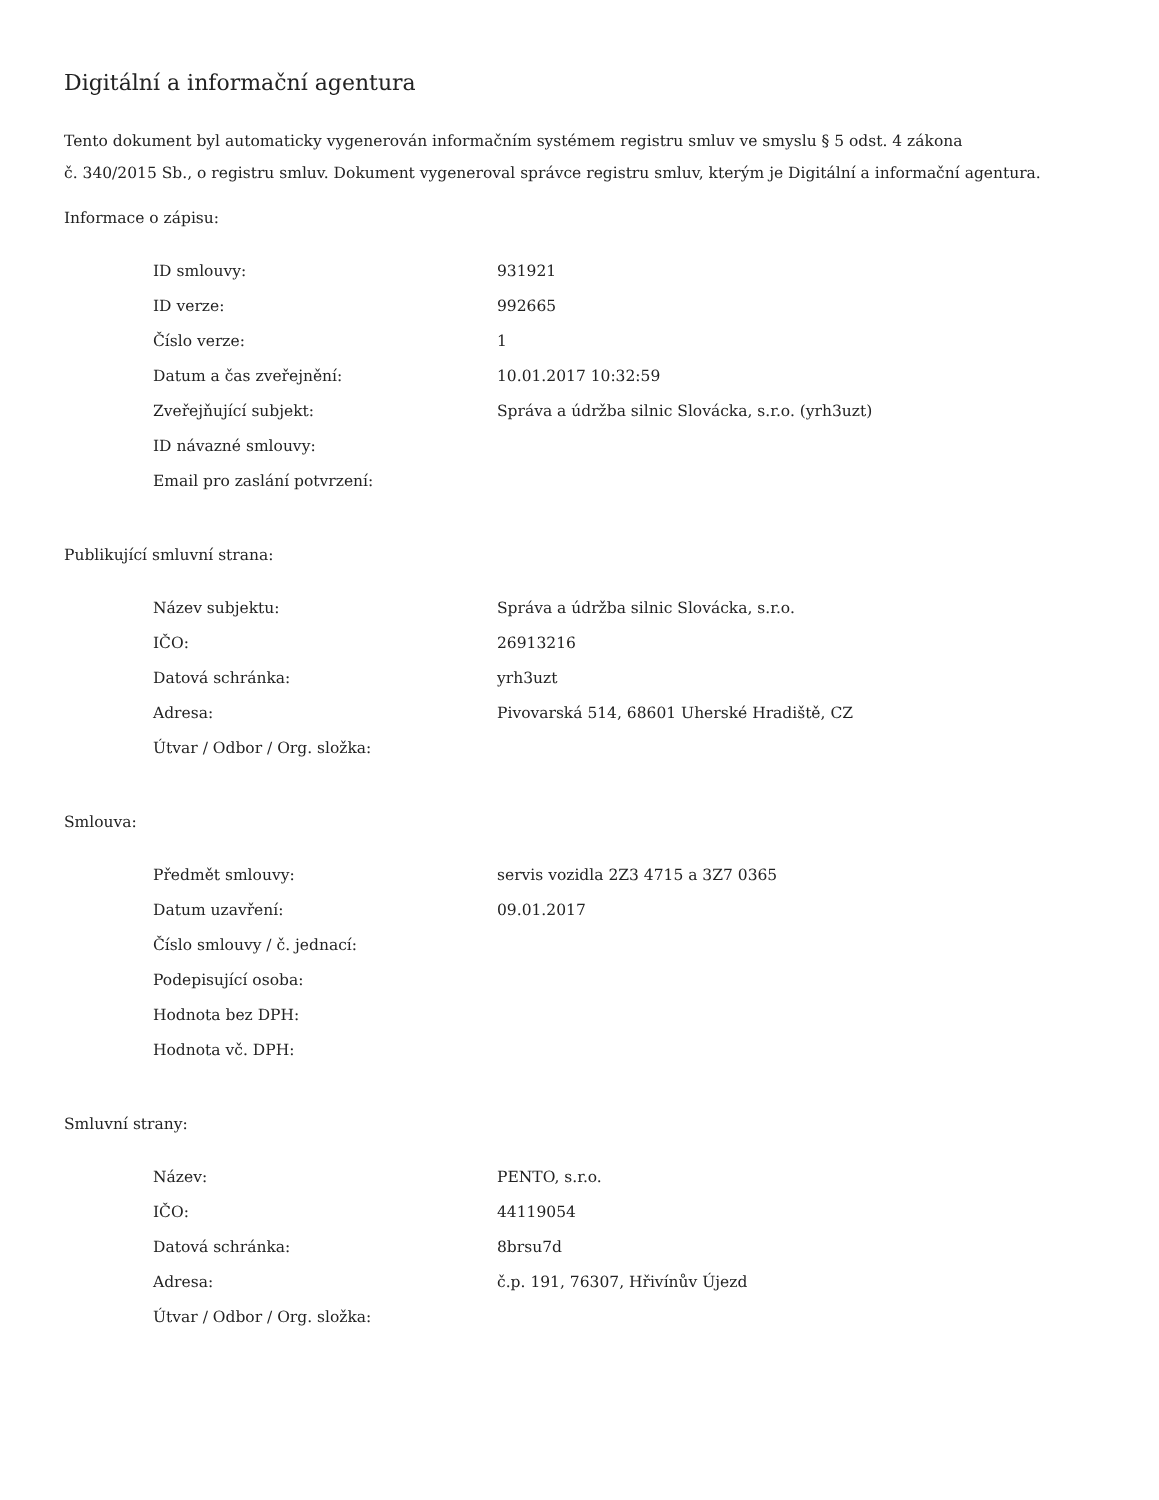Digitální a informační agentura
Tento dokument byl automaticky vygenerován informačním systémem registru smluv ve smyslu § 5 odst. 4 zákona
č. 340/2015 Sb., o registru smluv. Dokument vygeneroval správce registru smluv, kterým je Digitální a informační agentura.
Informace o zápisu:
| ID smlouvy: | 931921 |
| ID verze: | 992665 |
| Číslo verze: | 1 |
| Datum a čas zveřejnění: | 10.01.2017 10:32:59 |
| Zveřejňující subjekt: | Správa a údržba silnic Slovácka, s.r.o. (yrh3uzt) |
| ID návazné smlouvy: | |
| Email pro zaslání potvrzení: | |
Publikující smluvní strana:
| Název subjektu: | Správa a údržba silnic Slovácka, s.r.o. |
| IČO: | 26913216 |
| Datová schránka: | yrh3uzt |
| Adresa: | Pivovarská 514, 68601 Uherské Hradiště, CZ |
| Útvar / Odbor / Org. složka: | |
Smlouva:
| Předmět smlouvy: | servis vozidla 2Z3 4715 a 3Z7 0365 |
| Datum uzavření: | 09.01.2017 |
| Číslo smlouvy / č. jednací: | |
| Podepisující osoba: | |
| Hodnota bez DPH: | |
| Hodnota vč. DPH: | |
Smluvní strany:
| Název: | PENTO, s.r.o. |
| IČO: | 44119054 |
| Datová schránka: | 8brsu7d |
| Adresa: | č.p. 191, 76307, Hřivínův Újezd |
| Útvar / Odbor / Org. složka: | |